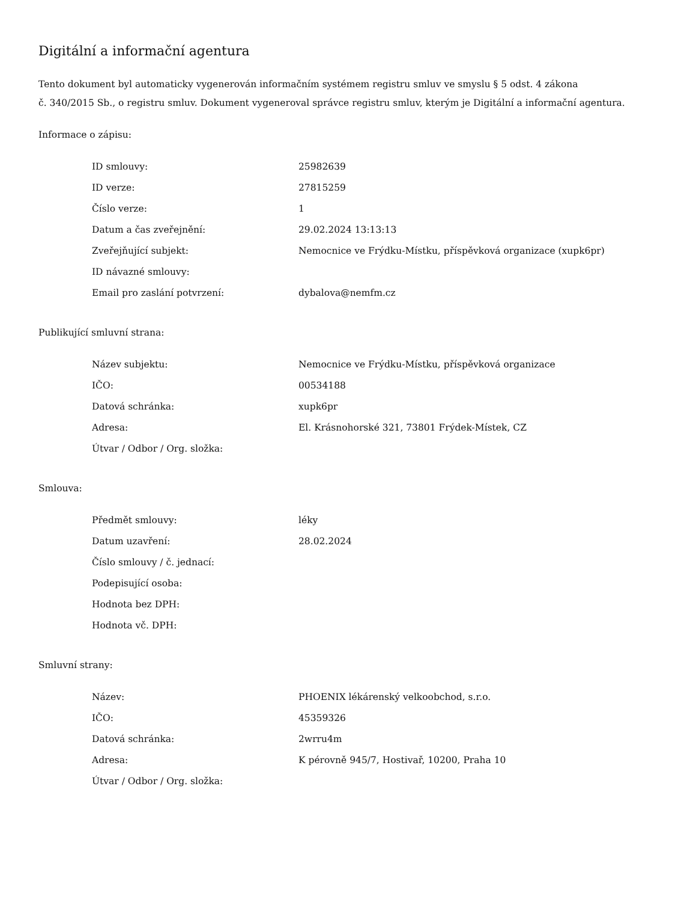Digitální a informační agentura
Tento dokument byl automaticky vygenerován informačním systémem registru smluv ve smyslu § 5 odst. 4 zákona
č. 340/2015 Sb., o registru smluv. Dokument vygeneroval správce registru smluv, kterým je Digitální a informační agentura.
Informace o zápisu:
| ID smlouvy: | 25982639 |
| ID verze: | 27815259 |
| Číslo verze: | 1 |
| Datum a čas zveřejnění: | 29.02.2024 13:13:13 |
| Zveřejňující subjekt: | Nemocnice ve Frýdku-Místku, příspěvková organizace (xupk6pr) |
| ID návazné smlouvy: | |
| Email pro zaslání potvrzení: | dybalova@nemfm.cz |
Publikující smluvní strana:
| Název subjektu: | Nemocnice ve Frýdku-Místku, příspěvková organizace |
| IČO: | 00534188 |
| Datová schránka: | xupk6pr |
| Adresa: | El. Krásnohorské 321, 73801 Frýdek-Místek, CZ |
| Útvar / Odbor / Org. složka: | |
Smlouva:
| Předmět smlouvy: | léky |
| Datum uzavření: | 28.02.2024 |
| Číslo smlouvy / č. jednací: | |
| Podepisující osoba: | |
| Hodnota bez DPH: | |
| Hodnota vč. DPH: | |
Smluvní strany:
| Název: | PHOENIX lékárenský velkoobchod, s.r.o. |
| IČO: | 45359326 |
| Datová schránka: | 2wrru4m |
| Adresa: | K pérovně 945/7, Hostivař, 10200, Praha 10 |
| Útvar / Odbor / Org. složka: | |